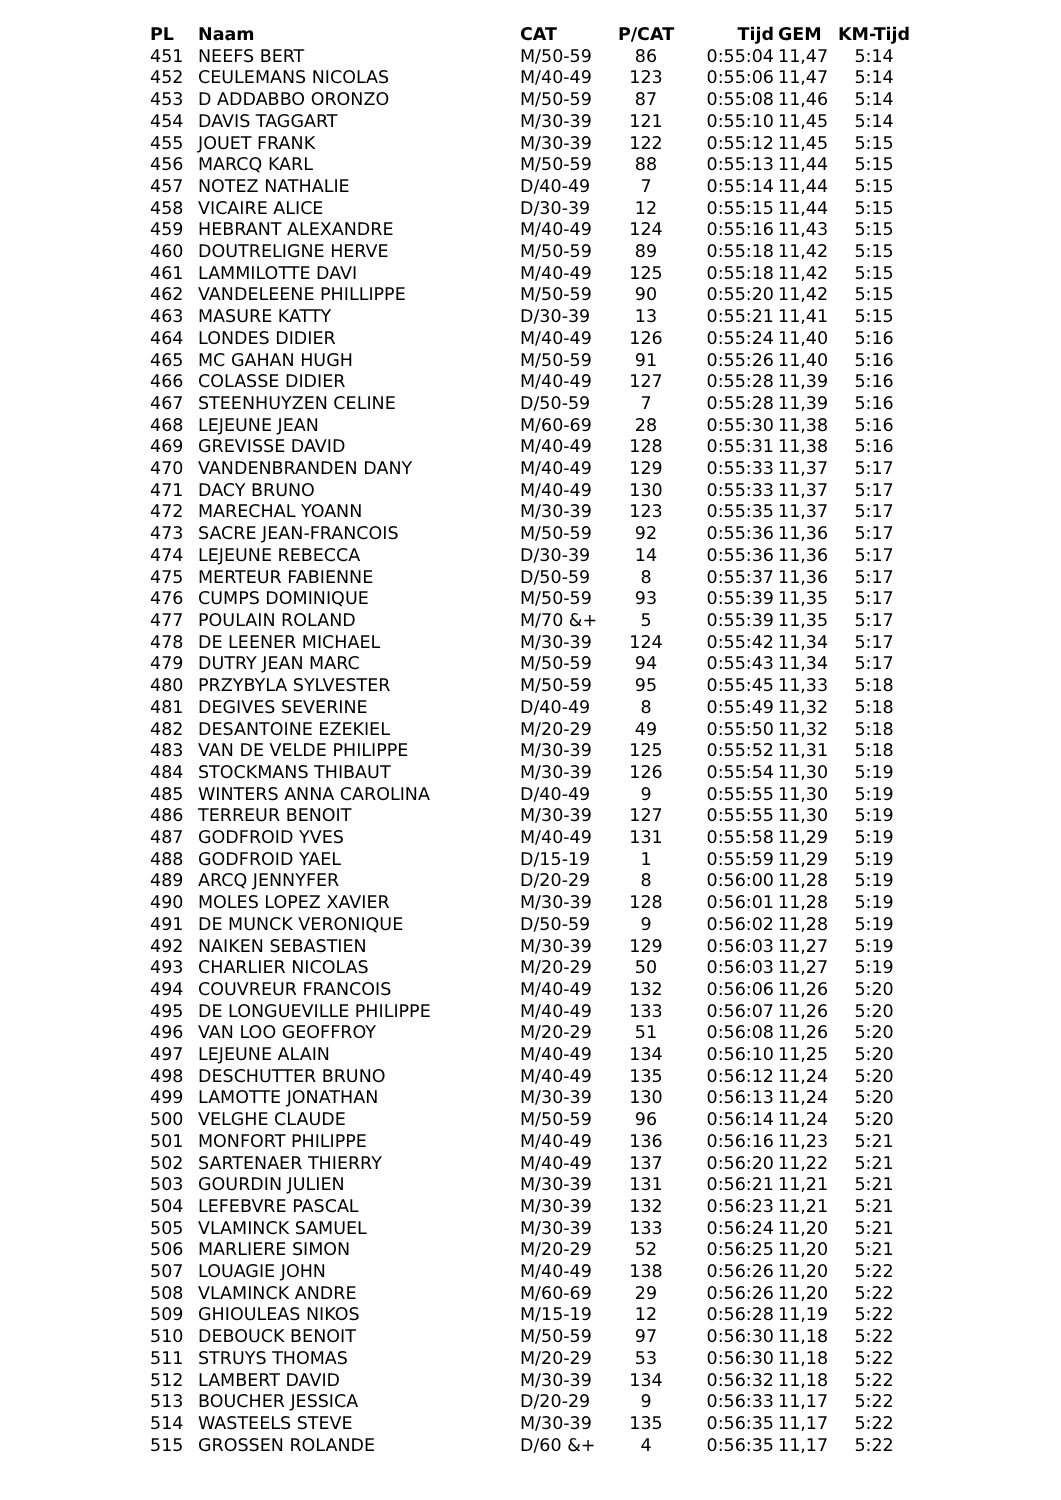| PL | Naam | CAT | P/CAT | Tijd | GEM | KM-Tijd |
| --- | --- | --- | --- | --- | --- | --- |
| 451 | NEEFS BERT | M/50-59 | 86 | 0:55:04 | 11,47 | 5:14 |
| 452 | CEULEMANS NICOLAS | M/40-49 | 123 | 0:55:06 | 11,47 | 5:14 |
| 453 | D ADDABBO ORONZO | M/50-59 | 87 | 0:55:08 | 11,46 | 5:14 |
| 454 | DAVIS TAGGART | M/30-39 | 121 | 0:55:10 | 11,45 | 5:14 |
| 455 | JOUET FRANK | M/30-39 | 122 | 0:55:12 | 11,45 | 5:15 |
| 456 | MARCQ KARL | M/50-59 | 88 | 0:55:13 | 11,44 | 5:15 |
| 457 | NOTEZ NATHALIE | D/40-49 | 7 | 0:55:14 | 11,44 | 5:15 |
| 458 | VICAIRE ALICE | D/30-39 | 12 | 0:55:15 | 11,44 | 5:15 |
| 459 | HEBRANT ALEXANDRE | M/40-49 | 124 | 0:55:16 | 11,43 | 5:15 |
| 460 | DOUTRELIGNE HERVE | M/50-59 | 89 | 0:55:18 | 11,42 | 5:15 |
| 461 | LAMMILOTTE DAVI | M/40-49 | 125 | 0:55:18 | 11,42 | 5:15 |
| 462 | VANDELEENE PHILLIPPE | M/50-59 | 90 | 0:55:20 | 11,42 | 5:15 |
| 463 | MASURE KATTY | D/30-39 | 13 | 0:55:21 | 11,41 | 5:15 |
| 464 | LONDES DIDIER | M/40-49 | 126 | 0:55:24 | 11,40 | 5:16 |
| 465 | MC GAHAN HUGH | M/50-59 | 91 | 0:55:26 | 11,40 | 5:16 |
| 466 | COLASSE DIDIER | M/40-49 | 127 | 0:55:28 | 11,39 | 5:16 |
| 467 | STEENHUYZEN CELINE | D/50-59 | 7 | 0:55:28 | 11,39 | 5:16 |
| 468 | LEJEUNE JEAN | M/60-69 | 28 | 0:55:30 | 11,38 | 5:16 |
| 469 | GREVISSE DAVID | M/40-49 | 128 | 0:55:31 | 11,38 | 5:16 |
| 470 | VANDENBRANDEN DANY | M/40-49 | 129 | 0:55:33 | 11,37 | 5:17 |
| 471 | DACY BRUNO | M/40-49 | 130 | 0:55:33 | 11,37 | 5:17 |
| 472 | MARECHAL YOANN | M/30-39 | 123 | 0:55:35 | 11,37 | 5:17 |
| 473 | SACRE JEAN-FRANCOIS | M/50-59 | 92 | 0:55:36 | 11,36 | 5:17 |
| 474 | LEJEUNE REBECCA | D/30-39 | 14 | 0:55:36 | 11,36 | 5:17 |
| 475 | MERTEUR FABIENNE | D/50-59 | 8 | 0:55:37 | 11,36 | 5:17 |
| 476 | CUMPS DOMINIQUE | M/50-59 | 93 | 0:55:39 | 11,35 | 5:17 |
| 477 | POULAIN ROLAND | M/70 &+ | 5 | 0:55:39 | 11,35 | 5:17 |
| 478 | DE LEENER MICHAEL | M/30-39 | 124 | 0:55:42 | 11,34 | 5:17 |
| 479 | DUTRY JEAN MARC | M/50-59 | 94 | 0:55:43 | 11,34 | 5:17 |
| 480 | PRZYBYLA SYLVESTER | M/50-59 | 95 | 0:55:45 | 11,33 | 5:18 |
| 481 | DEGIVES SEVERINE | D/40-49 | 8 | 0:55:49 | 11,32 | 5:18 |
| 482 | DESANTOINE EZEKIEL | M/20-29 | 49 | 0:55:50 | 11,32 | 5:18 |
| 483 | VAN DE VELDE PHILIPPE | M/30-39 | 125 | 0:55:52 | 11,31 | 5:18 |
| 484 | STOCKMANS THIBAUT | M/30-39 | 126 | 0:55:54 | 11,30 | 5:19 |
| 485 | WINTERS ANNA CAROLINA | D/40-49 | 9 | 0:55:55 | 11,30 | 5:19 |
| 486 | TERREUR BENOIT | M/30-39 | 127 | 0:55:55 | 11,30 | 5:19 |
| 487 | GODFROID YVES | M/40-49 | 131 | 0:55:58 | 11,29 | 5:19 |
| 488 | GODFROID YAEL | D/15-19 | 1 | 0:55:59 | 11,29 | 5:19 |
| 489 | ARCQ JENNYFER | D/20-29 | 8 | 0:56:00 | 11,28 | 5:19 |
| 490 | MOLES LOPEZ XAVIER | M/30-39 | 128 | 0:56:01 | 11,28 | 5:19 |
| 491 | DE MUNCK VERONIQUE | D/50-59 | 9 | 0:56:02 | 11,28 | 5:19 |
| 492 | NAIKEN SEBASTIEN | M/30-39 | 129 | 0:56:03 | 11,27 | 5:19 |
| 493 | CHARLIER NICOLAS | M/20-29 | 50 | 0:56:03 | 11,27 | 5:19 |
| 494 | COUVREUR FRANCOIS | M/40-49 | 132 | 0:56:06 | 11,26 | 5:20 |
| 495 | DE LONGUEVILLE PHILIPPE | M/40-49 | 133 | 0:56:07 | 11,26 | 5:20 |
| 496 | VAN LOO GEOFFROY | M/20-29 | 51 | 0:56:08 | 11,26 | 5:20 |
| 497 | LEJEUNE ALAIN | M/40-49 | 134 | 0:56:10 | 11,25 | 5:20 |
| 498 | DESCHUTTER BRUNO | M/40-49 | 135 | 0:56:12 | 11,24 | 5:20 |
| 499 | LAMOTTE JONATHAN | M/30-39 | 130 | 0:56:13 | 11,24 | 5:20 |
| 500 | VELGHE CLAUDE | M/50-59 | 96 | 0:56:14 | 11,24 | 5:20 |
| 501 | MONFORT PHILIPPE | M/40-49 | 136 | 0:56:16 | 11,23 | 5:21 |
| 502 | SARTENAER THIERRY | M/40-49 | 137 | 0:56:20 | 11,22 | 5:21 |
| 503 | GOURDIN JULIEN | M/30-39 | 131 | 0:56:21 | 11,21 | 5:21 |
| 504 | LEFEBVRE PASCAL | M/30-39 | 132 | 0:56:23 | 11,21 | 5:21 |
| 505 | VLAMINCK SAMUEL | M/30-39 | 133 | 0:56:24 | 11,20 | 5:21 |
| 506 | MARLIERE SIMON | M/20-29 | 52 | 0:56:25 | 11,20 | 5:21 |
| 507 | LOUAGIE JOHN | M/40-49 | 138 | 0:56:26 | 11,20 | 5:22 |
| 508 | VLAMINCK ANDRE | M/60-69 | 29 | 0:56:26 | 11,20 | 5:22 |
| 509 | GHIOULEAS NIKOS | M/15-19 | 12 | 0:56:28 | 11,19 | 5:22 |
| 510 | DEBOUCK BENOIT | M/50-59 | 97 | 0:56:30 | 11,18 | 5:22 |
| 511 | STRUYS THOMAS | M/20-29 | 53 | 0:56:30 | 11,18 | 5:22 |
| 512 | LAMBERT DAVID | M/30-39 | 134 | 0:56:32 | 11,18 | 5:22 |
| 513 | BOUCHER JESSICA | D/20-29 | 9 | 0:56:33 | 11,17 | 5:22 |
| 514 | WASTEELS STEVE | M/30-39 | 135 | 0:56:35 | 11,17 | 5:22 |
| 515 | GROSSEN ROLANDE | D/60 &+ | 4 | 0:56:35 | 11,17 | 5:22 |